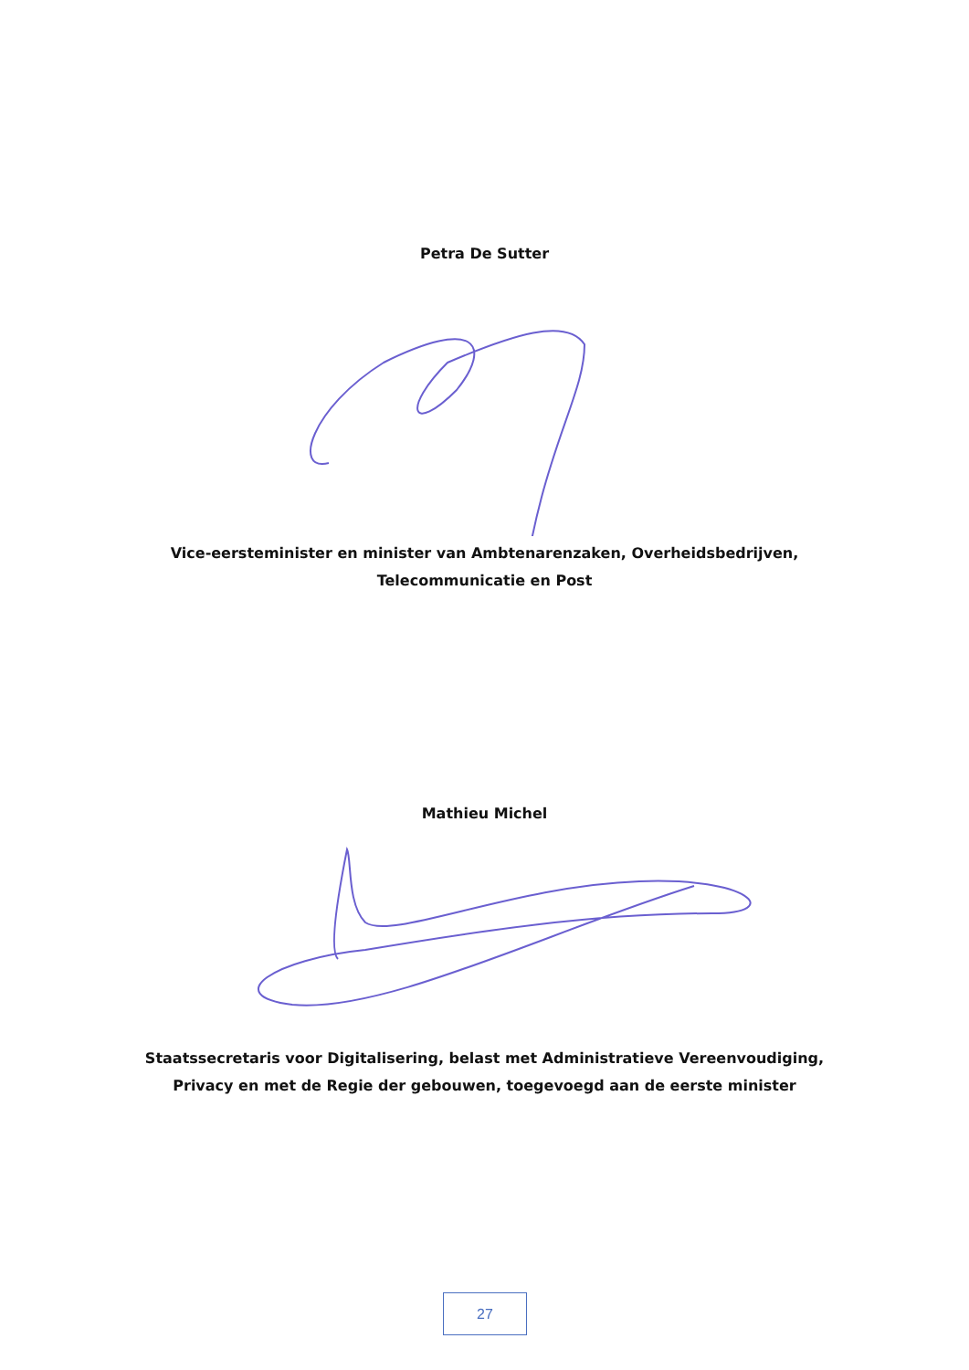Petra De Sutter
Vice-eersteminister en minister van Ambtenarenzaken, Overheidsbedrijven,
Telecommunicatie en Post
Mathieu Michel
Staatssecretaris voor Digitalisering, belast met Administratieve Vereenvoudiging,
Privacy en met de Regie der gebouwen, toegevoegd aan de eerste minister
27